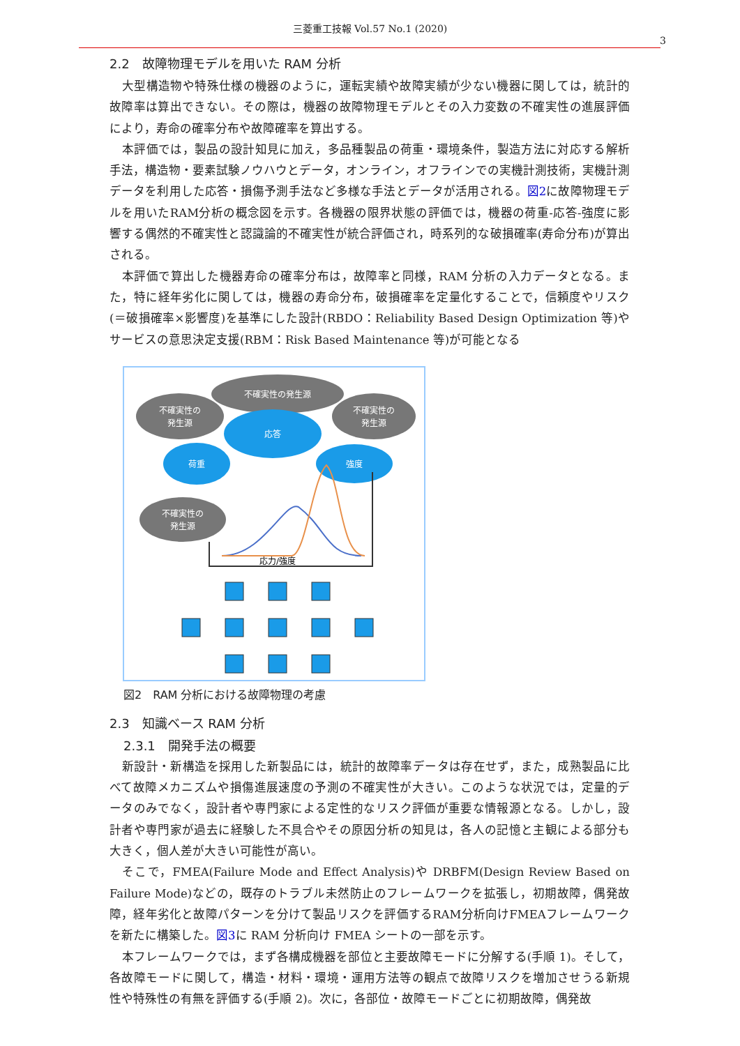三菱重工技報 Vol.57 No.1 (2020)
3
2.2　故障物理モデルを用いた RAM 分析
大型構造物や特殊仕様の機器のように，運転実績や故障実績が少ない機器に関しては，統計的故障率は算出できない。その際は，機器の故障物理モデルとその入力変数の不確実性の進展評価により，寿命の確率分布や故障確率を算出する。
本評価では，製品の設計知見に加え，多品種製品の荷重・環境条件，製造方法に対応する解析手法，構造物・要素試験ノウハウとデータ，オンライン，オフラインでの実機計測技術，実機計測データを利用した応答・損傷予測手法など多様な手法とデータが活用される。図2に故障物理モデルを用いたRAM分析の概念図を示す。各機器の限界状態の評価では，機器の荷重-応答-強度に影響する偶然的不確実性と認識論的不確実性が統合評価され，時系列的な破損確率(寿命分布)が算出される。
本評価で算出した機器寿命の確率分布は，故障率と同様，RAM 分析の入力データとなる。また，特に経年劣化に関しては，機器の寿命分布，破損確率を定量化することで，信頼度やリスク(＝破損確率×影響度)を基準にした設計(RBDO：Reliability Based Design Optimization 等)やサービスの意思決定支援(RBM：Risk Based Maintenance 等)が可能となる
不確実性の発生源
不確実性の
発生源
不確実性の
発生源
応答
荷重
強度
不確実性の
発生源
応力/強度
図2　RAM 分析における故障物理の考慮
2.3　知識ベース RAM 分析
2.3.1　開発手法の概要
新設計・新構造を採用した新製品には，統計的故障率データは存在せず，また，成熟製品に比べて故障メカニズムや損傷進展速度の予測の不確実性が大きい。このような状況では，定量的データのみでなく，設計者や専門家による定性的なリスク評価が重要な情報源となる。しかし，設計者や専門家が過去に経験した不具合やその原因分析の知見は，各人の記憶と主観による部分も大きく，個人差が大きい可能性が高い。
そこで，FMEA(Failure Mode and Effect Analysis)や DRBFM(Design Review Based on Failure Mode)などの，既存のトラブル未然防止のフレームワークを拡張し，初期故障，偶発故障，経年劣化と故障パターンを分けて製品リスクを評価するRAM分析向けFMEAフレームワークを新たに構築した。図3に RAM 分析向け FMEA シートの一部を示す。
本フレームワークでは，まず各構成機器を部位と主要故障モードに分解する(手順 1)。そして，各故障モードに関して，構造・材料・環境・運用方法等の観点で故障リスクを増加させうる新規性や特殊性の有無を評価する(手順 2)。次に，各部位・故障モードごとに初期故障，偶発故